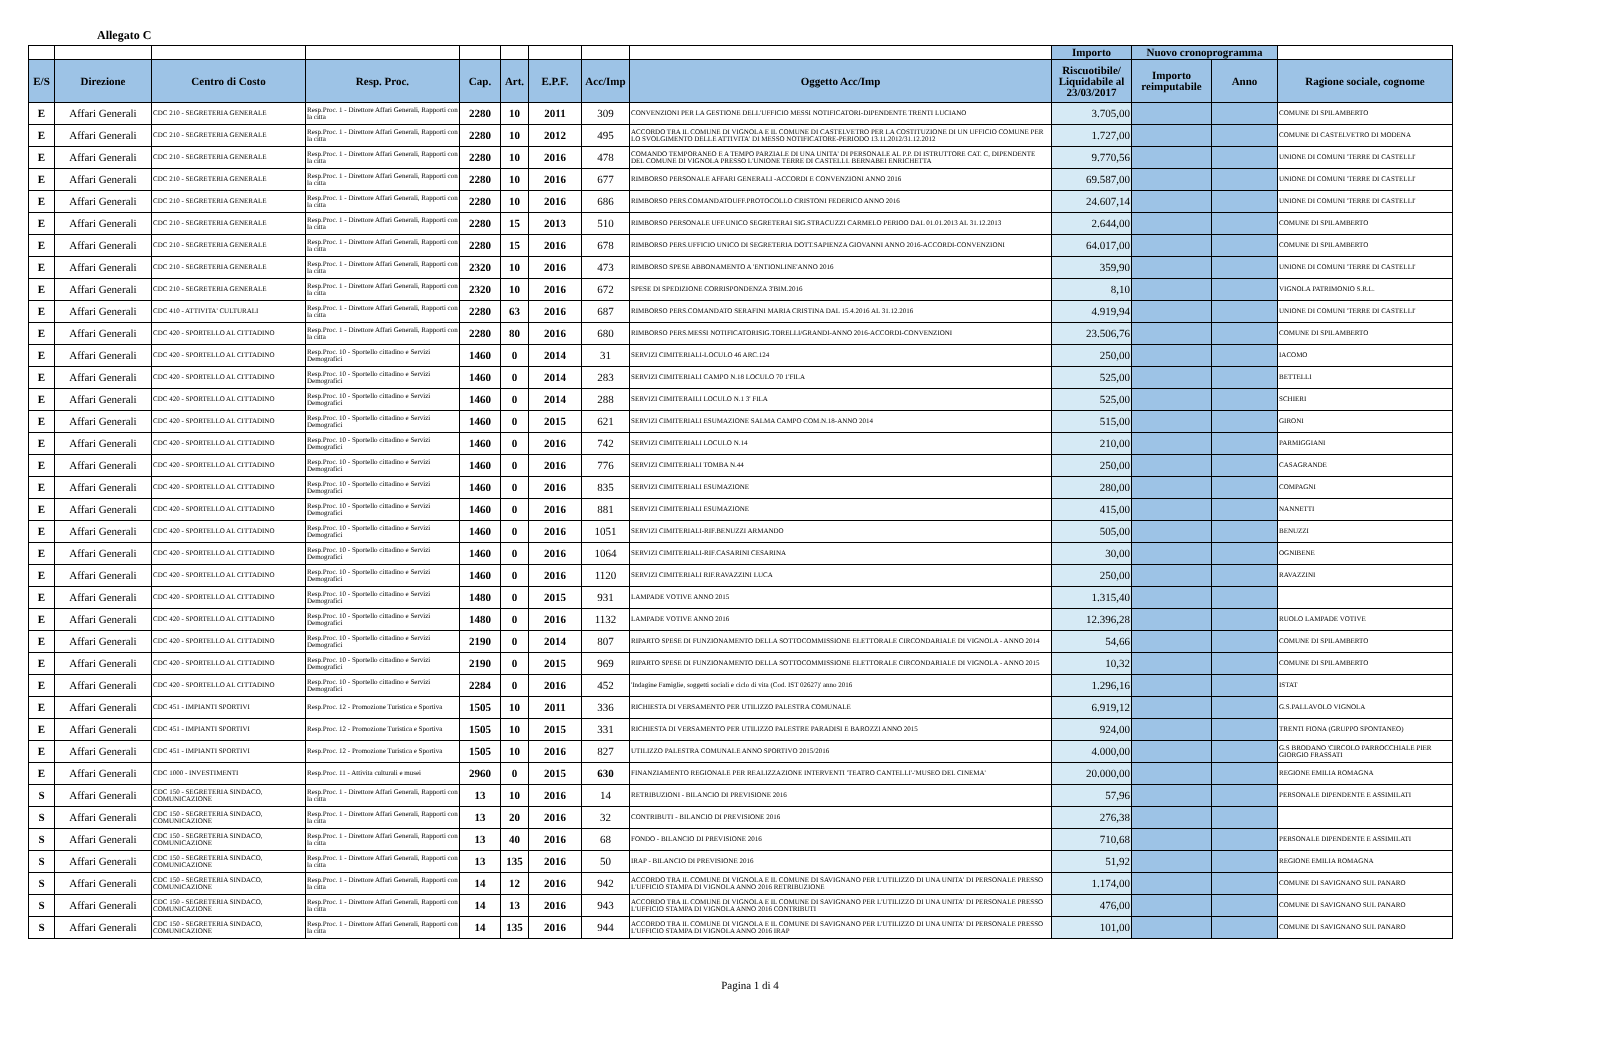Allegato C
| | | | | | | | | | Importo | Nuovo cronoprogramma | | |
| E/S | Direzione | Centro di Costo | Resp. Proc. | Cap. | Art. | E.P.F. | Acc/Imp | Oggetto Acc/Imp | Riscuotibile/ Liquidabile al 23/03/2017 | Importo reimputabile | Anno | Ragione sociale, cognome |
| E | Affari Generali | CDC 210 - SEGRETERIA GENERALE | Resp.Proc. 1 - Direttore Affari Generali, Rapporti con la citta | 2280 | 10 | 2011 | 309 | CONVENZIONI PER LA GESTIONE DELL'UFFICIO MESSI NOTIFICATORI-DIPENDENTE TRENTI LUCIANO | 3.705,00 | | | COMUNE DI SPILAMBERTO |
| E | Affari Generali | CDC 210 - SEGRETERIA GENERALE | Resp.Proc. 1 - Direttore Affari Generali, Rapporti con la citta | 2280 | 10 | 2012 | 495 | ACCORDO TRA IL COMUNE DI VIGNOLA E IL COMUNE DI CASTELVETRO PER LA COSTITUZIONE DI UN UFFICIO COMUNE PER LO SVOLGIMENTO DELLE ATTIVITA' DI MESSO NOTIFICATORE-PERIODO 13.11.2012/31.12.2012 | 1.727,00 | | | COMUNE DI CASTELVETRO DI MODENA |
| E | Affari Generali | CDC 210 - SEGRETERIA GENERALE | Resp.Proc. 1 - Direttore Affari Generali, Rapporti con la citta | 2280 | 10 | 2016 | 478 | COMANDO TEMPORANEO E A TEMPO PARZIALE DI UNA UNITA' DI PERSONALE AL P.P. DI ISTRUTTORE CAT. C, DIPENDENTE DEL COMUNE DI VIGNOLA PRESSO L'UNIONE TERRE DI CASTELLI. BERNABEI ENRICHETTA | 9.770,56 | | | UNIONE DI COMUNI 'TERRE DI CASTELLI' |
| E | Affari Generali | CDC 210 - SEGRETERIA GENERALE | Resp.Proc. 1 - Direttore Affari Generali, Rapporti con la citta | 2280 | 10 | 2016 | 677 | RIMBORSO PERSONALE AFFARI GENERALI -ACCORDI E CONVENZIONI ANNO 2016 | 69.587,00 | | | UNIONE DI COMUNI 'TERRE DI CASTELLI' |
| E | Affari Generali | CDC 210 - SEGRETERIA GENERALE | Resp.Proc. 1 - Direttore Affari Generali, Rapporti con la citta | 2280 | 10 | 2016 | 686 | RIMBORSO PERS.COMANDATOUFF.PROTOCOLLO CRISTONI FEDERICO ANNO 2016 | 24.607,14 | | | UNIONE DI COMUNI 'TERRE DI CASTELLI' |
| E | Affari Generali | CDC 210 - SEGRETERIA GENERALE | Resp.Proc. 1 - Direttore Affari Generali, Rapporti con la citta | 2280 | 15 | 2013 | 510 | RIMBORSO PERSONALE UFF.UNICO SEGRETERAI SIG.STRACUZZI CARMELO PERIOO DAL 01.01.2013 AL 31.12.2013 | 2.644,00 | | | COMUNE DI SPILAMBERTO |
| E | Affari Generali | CDC 210 - SEGRETERIA GENERALE | Resp.Proc. 1 - Direttore Affari Generali, Rapporti con la citta | 2280 | 15 | 2016 | 678 | RIMBORSO PERS.UFFICIO UNICO DI SEGRETERIA DOTT.SAPIENZA GIOVANNI ANNO 2016-ACCORDI-CONVENZIONI | 64.017,00 | | | COMUNE DI SPILAMBERTO |
| E | Affari Generali | CDC 210 - SEGRETERIA GENERALE | Resp.Proc. 1 - Direttore Affari Generali, Rapporti con la citta | 2320 | 10 | 2016 | 473 | RIMBORSO SPESE ABBONAMENTO A 'ENTIONLINE'ANNO 2016 | 359,90 | | | UNIONE DI COMUNI 'TERRE DI CASTELLI' |
| E | Affari Generali | CDC 210 - SEGRETERIA GENERALE | Resp.Proc. 1 - Direttore Affari Generali, Rapporti con la citta | 2320 | 10 | 2016 | 672 | SPESE DI SPEDIZIONE CORRISPONDENZA 3'BIM.2016 | 8,10 | | | VIGNOLA PATRIMONIO S.R.L. |
| E | Affari Generali | CDC 410 - ATTIVITA' CULTURALI | Resp.Proc. 1 - Direttore Affari Generali, Rapporti con la citta | 2280 | 63 | 2016 | 687 | RIMBORSO PERS.COMANDATO SERAFINI MARIA CRISTINA DAL 15.4.2016 AL 31.12.2016 | 4.919,94 | | | UNIONE DI COMUNI 'TERRE DI CASTELLI' |
| E | Affari Generali | CDC 420 - SPORTELLO AL CITTADINO | Resp.Proc. 1 - Direttore Affari Generali, Rapporti con la citta | 2280 | 80 | 2016 | 680 | RIMBORSO PERS.MESSI NOTIFICATORISIG.TORELLI/GRANDI-ANNO 2016-ACCORDI-CONVENZIONI | 23.506,76 | | | COMUNE DI SPILAMBERTO |
| E | Affari Generali | CDC 420 - SPORTELLO AL CITTADINO | Resp.Proc. 10 - Sportello cittadino e Servizi Demografici | 1460 | 0 | 2014 | 31 | SERVIZI CIMITERIALI-LOCULO 46 ARC.124 | 250,00 | | | IACOMO |
| E | Affari Generali | CDC 420 - SPORTELLO AL CITTADINO | Resp.Proc. 10 - Sportello cittadino e Servizi Demografici | 1460 | 0 | 2014 | 283 | SERVIZI CIMITERIALI CAMPO N.18 LOCULO 70 1'FILA | 525,00 | | | BETTELLI |
| E | Affari Generali | CDC 420 - SPORTELLO AL CITTADINO | Resp.Proc. 10 - Sportello cittadino e Servizi Demografici | 1460 | 0 | 2014 | 288 | SERVIZI CIMITERAILI LOCULO N.1 3' FILA | 525,00 | | | SCHIERI |
| E | Affari Generali | CDC 420 - SPORTELLO AL CITTADINO | Resp.Proc. 10 - Sportello cittadino e Servizi Demografici | 1460 | 0 | 2015 | 621 | SERVIZI CIMITERIALI ESUMAZIONE SALMA CAMPO COM.N.18-ANNO 2014 | 515,00 | | | GIRONI |
| E | Affari Generali | CDC 420 - SPORTELLO AL CITTADINO | Resp.Proc. 10 - Sportello cittadino e Servizi Demografici | 1460 | 0 | 2016 | 742 | SERVIZI CIMITERIALI LOCULO N.14 | 210,00 | | | PARMIGGIANI |
| E | Affari Generali | CDC 420 - SPORTELLO AL CITTADINO | Resp.Proc. 10 - Sportello cittadino e Servizi Demografici | 1460 | 0 | 2016 | 776 | SERVIZI CIMITERIALI TOMBA N.44 | 250,00 | | | CASAGRANDE |
| E | Affari Generali | CDC 420 - SPORTELLO AL CITTADINO | Resp.Proc. 10 - Sportello cittadino e Servizi Demografici | 1460 | 0 | 2016 | 835 | SERVIZI CIMITERIALI ESUMAZIONE | 280,00 | | | COMPAGNI |
| E | Affari Generali | CDC 420 - SPORTELLO AL CITTADINO | Resp.Proc. 10 - Sportello cittadino e Servizi Demografici | 1460 | 0 | 2016 | 881 | SERVIZI CIMITERIALI ESUMAZIONE | 415,00 | | | NANNETTI |
| E | Affari Generali | CDC 420 - SPORTELLO AL CITTADINO | Resp.Proc. 10 - Sportello cittadino e Servizi Demografici | 1460 | 0 | 2016 | 1051 | SERVIZI CIMITERIALI-RIF.BENUZZI ARMANDO | 505,00 | | | BENUZZI |
| E | Affari Generali | CDC 420 - SPORTELLO AL CITTADINO | Resp.Proc. 10 - Sportello cittadino e Servizi Demografici | 1460 | 0 | 2016 | 1064 | SERVIZI CIMITERIALI-RIF.CASARINI CESARINA | 30,00 | | | OGNIBENE |
| E | Affari Generali | CDC 420 - SPORTELLO AL CITTADINO | Resp.Proc. 10 - Sportello cittadino e Servizi Demografici | 1460 | 0 | 2016 | 1120 | SERVIZI CIMITERIALI RIF.RAVAZZINI LUCA | 250,00 | | | RAVAZZINI |
| E | Affari Generali | CDC 420 - SPORTELLO AL CITTADINO | Resp.Proc. 10 - Sportello cittadino e Servizi Demografici | 1480 | 0 | 2015 | 931 | LAMPADE VOTIVE ANNO 2015 | 1.315,40 | | | |
| E | Affari Generali | CDC 420 - SPORTELLO AL CITTADINO | Resp.Proc. 10 - Sportello cittadino e Servizi Demografici | 1480 | 0 | 2016 | 1132 | LAMPADE VOTIVE ANNO 2016 | 12.396,28 | | | RUOLO LAMPADE VOTIVE |
| E | Affari Generali | CDC 420 - SPORTELLO AL CITTADINO | Resp.Proc. 10 - Sportello cittadino e Servizi Demografici | 2190 | 0 | 2014 | 807 | RIPARTO SPESE DI FUNZIONAMENTO DELLA SOTTOCOMMISSIONE ELETTORALE CIRCONDARIALE DI VIGNOLA - ANNO 2014 | 54,66 | | | COMUNE DI SPILAMBERTO |
| E | Affari Generali | CDC 420 - SPORTELLO AL CITTADINO | Resp.Proc. 10 - Sportello cittadino e Servizi Demografici | 2190 | 0 | 2015 | 969 | RIPARTO SPESE DI FUNZIONAMENTO DELLA SOTTOCOMMISSIONE ELETTORALE CIRCONDARIALE DI VIGNOLA - ANNO 2015 | 10,32 | | | COMUNE DI SPILAMBERTO |
| E | Affari Generali | CDC 420 - SPORTELLO AL CITTADINO | Resp.Proc. 10 - Sportello cittadino e Servizi Demografici | 2284 | 0 | 2016 | 452 | 'Indagine Famiglie, soggetti sociali e ciclo di vita (Cod. IST 02627)' anno 2016 | 1.296,16 | | | ISTAT |
| E | Affari Generali | CDC 451 - IMPIANTI SPORTIVI | Resp.Proc. 12 - Promozione Turistica e Sportiva | 1505 | 10 | 2011 | 336 | RICHIESTA DI VERSAMENTO PER UTILIZZO PALESTRA COMUNALE | 6.919,12 | | | G.S.PALLAVOLO VIGNOLA |
| E | Affari Generali | CDC 451 - IMPIANTI SPORTIVI | Resp.Proc. 12 - Promozione Turistica e Sportiva | 1505 | 10 | 2015 | 331 | RICHIESTA DI VERSAMENTO PER UTILIZZO PALESTRE PARADISI E BAROZZI ANNO 2015 | 924,00 | | | TRENTI FIONA (GRUPPO SPONTANEO) |
| E | Affari Generali | CDC 451 - IMPIANTI SPORTIVI | Resp.Proc. 12 - Promozione Turistica e Sportiva | 1505 | 10 | 2016 | 827 | UTILIZZO PALESTRA COMUNALE ANNO SPORTIVO 2015/2016 | 4.000,00 | | | G.S BRODANO 'CIRCOLO PARROCCHIALE PIER GIORGIO FRASSATI |
| E | Affari Generali | CDC 1000 - INVESTIMENTI | Resp.Proc. 11 - Attivita culturali e musei | 2960 | 0 | 2015 | 630 | FINANZIAMENTO REGIONALE PER REALIZZAZIONE INTERVENTI 'TEATRO CANTELLI'-'MUSEO DEL CINEMA' | 20.000,00 | | | REGIONE EMILIA ROMAGNA |
| S | Affari Generali | CDC 150 - SEGRETERIA SINDACO, COMUNICAZIONE | Resp.Proc. 1 - Direttore Affari Generali, Rapporti con la citta | 13 | 10 | 2016 | 14 | RETRIBUZIONI - BILANCIO DI PREVISIONE 2016 | 57,96 | | | PERSONALE DIPENDENTE E ASSIMILATI |
| S | Affari Generali | CDC 150 - SEGRETERIA SINDACO, COMUNICAZIONE | Resp.Proc. 1 - Direttore Affari Generali, Rapporti con la citta | 13 | 20 | 2016 | 32 | CONTRIBUTI - BILANCIO DI PREVISIONE 2016 | 276,38 | | | |
| S | Affari Generali | CDC 150 - SEGRETERIA SINDACO, COMUNICAZIONE | Resp.Proc. 1 - Direttore Affari Generali, Rapporti con la citta | 13 | 40 | 2016 | 68 | FONDO - BILANCIO DI PREVISIONE 2016 | 710,68 | | | PERSONALE DIPENDENTE E ASSIMILATI |
| S | Affari Generali | CDC 150 - SEGRETERIA SINDACO, COMUNICAZIONE | Resp.Proc. 1 - Direttore Affari Generali, Rapporti con la citta | 13 | 135 | 2016 | 50 | IRAP - BILANCIO DI PREVISIONE 2016 | 51,92 | | | REGIONE EMILIA ROMAGNA |
| S | Affari Generali | CDC 150 - SEGRETERIA SINDACO, COMUNICAZIONE | Resp.Proc. 1 - Direttore Affari Generali, Rapporti con la citta | 14 | 12 | 2016 | 942 | ACCORDO TRA IL COMUNE DI VIGNOLA E IL COMUNE DI SAVIGNANO PER L'UTILIZZO DI UNA UNITA' DI PERSONALE PRESSO L'UFFICIO STAMPA DI VIGNOLA ANNO 2016 RETRIBUZIONE | 1.174,00 | | | COMUNE DI SAVIGNANO SUL PANARO |
| S | Affari Generali | CDC 150 - SEGRETERIA SINDACO, COMUNICAZIONE | Resp.Proc. 1 - Direttore Affari Generali, Rapporti con la citta | 14 | 13 | 2016 | 943 | ACCORDO TRA IL COMUNE DI VIGNOLA E IL COMUNE DI SAVIGNANO PER L'UTILIZZO DI UNA UNITA' DI PERSONALE PRESSO L'UFFICIO STAMPA DI VIGNOLA ANNO 2016 CONTRIBUTI | 476,00 | | | COMUNE DI SAVIGNANO SUL PANARO |
| S | Affari Generali | CDC 150 - SEGRETERIA SINDACO, COMUNICAZIONE | Resp.Proc. 1 - Direttore Affari Generali, Rapporti con la citta | 14 | 135 | 2016 | 944 | ACCORDO TRA IL COMUNE DI VIGNOLA E IL COMUNE DI SAVIGNANO PER L'UTILIZZO DI UNA UNITA' DI PERSONALE PRESSO L'UFFICIO STAMPA DI VIGNOLA ANNO 2016 IRAP | 101,00 | | | COMUNE DI SAVIGNANO SUL PANARO |
Pagina 1 di 4